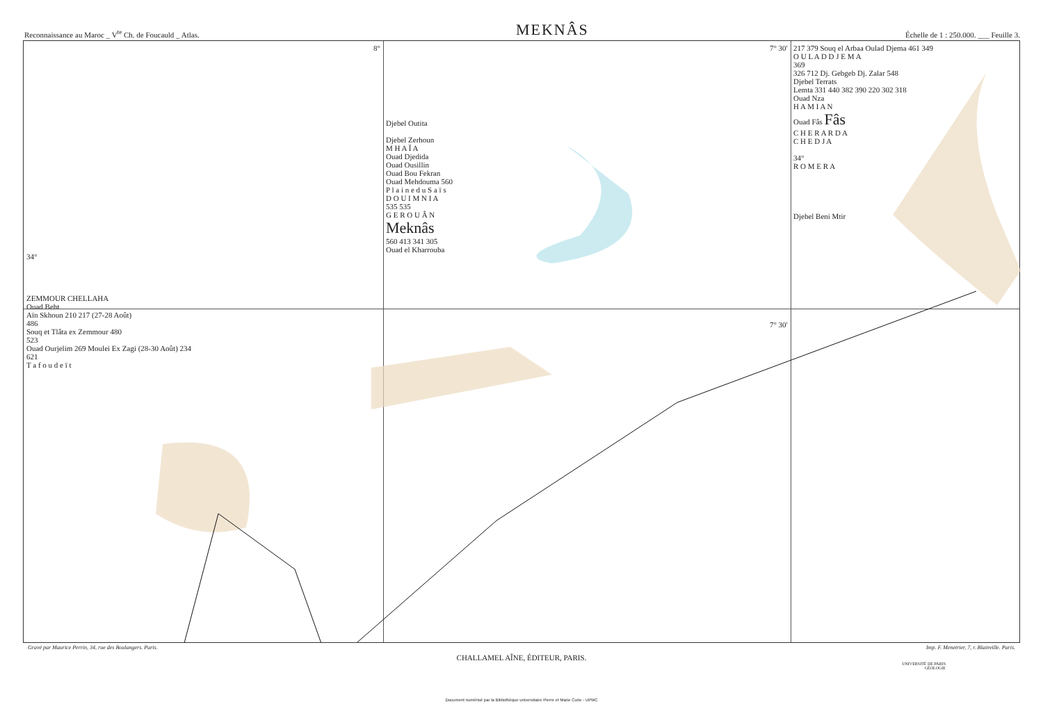Reconnaissance au Maroc _ V<sup>te</sup> Ch. de Foucauld _ Atlas.
MEKNÂS
Échelle de 1 : 250.000. ___ Feuille 3.
8°
34°
ZEMMOUR CHELLAHA
Ouad Beht
Aïn Skhoun 210 217 (27-28 Août)
486
Souq et Tlâta ex Zemmour 480
523
Ouad Ourjelim 269 Moulei Ex Zagi (28-30 Août) 234
621
T a f o u d e ï t
7° 30′
Djebel Outita
Djebel Zerhoun
M H A Ï A
Ouad Djedida
Ouad Ousillin
Ouad Bou Fekran
Ouad Mehdouma 560
P l a i n e d u S a ï s
D O U I M N I A
535 535
G E R O U Â N
Meknâs
560 413 341 305
Ouad el Kharrouba
7° 30′
217 379 Souq el Arbaa Oulad Djema 461 349
O U L A D D J E M A
369
326 712 Dj. Gebgeb Dj. Zalar 548
Djebel Terrats
Lemta 331 440 382 390 220 302 318
Ouad Nza
H A M I A N
Ouad Fâs Fâs
C H E R A R D A
C H E D J A
34°
R O M E R A
Djebel Beni Mtir
Gravé par Maurice Perrin, 34, rue des Boulangers. Paris. Imp. F. Menetrier, 7, r. Blainville. Paris.
CHALLAMEL AÎNE, ÉDITEUR, PARIS.
UNIVERSITÉ DE PARIS
GÉOLOGIE
Document numérisé par la Bibliothèque universitaire Pierre et Marie Curie - UPMC